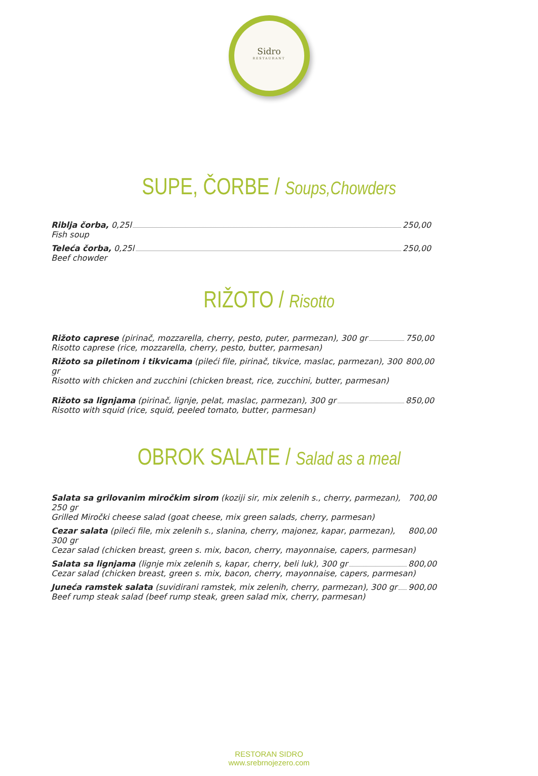Sidro
RESTAURANT
SUPE, ČORBE / Soups,Chowders
Riblja čorba, 0,25l 250,00
Fish soup
Teleća čorba, 0,25l 250,00
Beef chowder
RIŽOTO / Risotto
Rižoto caprese (pirinač, mozzarella, cherry, pesto, puter, parmezan), 300 gr 750,00
Risotto caprese (rice, mozzarella, cherry, pesto, butter, parmesan)
Rižoto sa piletinom i tikvicama (pileći file, pirinač, tikvice, maslac, parmezan), 300 gr 800,00
Risotto with chicken and zucchini (chicken breast, rice, zucchini, butter, parmesan)
Rižoto sa lignjama (pirinač, lignje, pelat, maslac, parmezan), 300 gr 850,00
Risotto with squid (rice, squid, peeled tomato, butter, parmesan)
OBROK SALATE / Salad as a meal
Salata sa grilovanim miročkim sirom (koziji sir, mix zelenih s., cherry, parmezan), 250 gr 700,00
Grilled Miročki cheese salad (goat cheese, mix green salads, cherry, parmesan)
Cezar salata (pileći file, mix zelenih s., slanina, cherry, majonez, kapar, parmezan), 300 gr 800,00
Cezar salad (chicken breast, green s. mix, bacon, cherry, mayonnaise, capers, parmesan)
Salata sa lignjama (lignje mix zelenih s, kapar, cherry, beli luk), 300 gr 800,00
Cezar salad (chicken breast, green s. mix, bacon, cherry, mayonnaise, capers, parmesan)
Juneća ramstek salata (suvidirani ramstek, mix zelenih, cherry, parmezan), 300 gr 900,00
Beef rump steak salad (beef rump steak, green salad mix, cherry, parmesan)
RESTORAN SIDRO
www.srebrnojezero.com